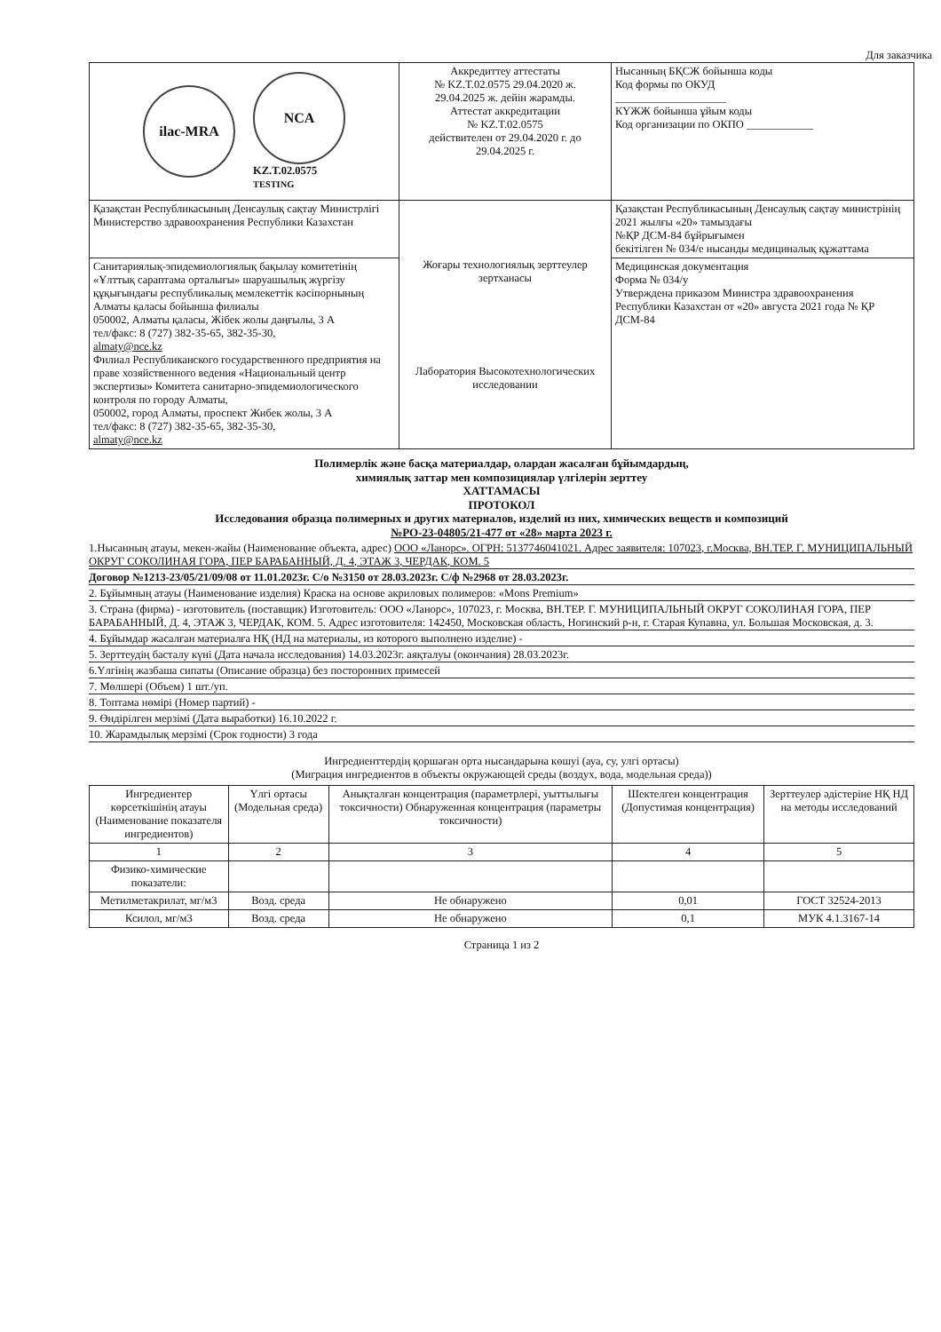Для заказчика
| ilac-MRA NCA KZ.T.02.0575 TESTING | Аккредиттеу аттестаты № KZ.T.02.0575 29.04.2020 ж. 29.04.2025 ж. дейін жарамды. Аттестат аккредитации № KZ.T.02.0575 действителен от 29.04.2020 г. до 29.04.2025 г. | Нысанның БҚСЖ бойынша коды Код формы по ОКУД ____________________ КҮЖЖ бойынша ұйым коды Код организации по ОКПО ____________ |
| Қазақстан Республикасының Денсаулық сақтау Министрлігі Министерство здравоохранения Республики Казахстан | Жоғары технологиялық зерттеулер зертханасы Лаборатория Высокотехнологических исследовании | Қазақстан Республикасының Денсаулық сақтау министрінің 2021 жылғы «20» тамыздағы №ҚР ДСМ-84 бұйрығымен бекітілген № 034/е нысанды медициналық құжаттама |
| Санитариялық-эпидемиологиялық бақылау комитетінің «Ұлттық сараптама орталығы» шаруашылық жүргізу құқығындағы республикалық мемлекеттік кәсіпорнының Алматы қаласы бойынша филиалы 050002, Алматы қаласы, Жібек жолы даңғылы, 3 А тел/факс: 8 (727) 382-35-65, 382-35-30, almaty@nce.kz Филиал Республиканского государственного предприятия на праве хозяйственного ведения «Национальный центр экспертизы» Комитета санитарно-эпидемиологического контроля по городу Алматы, 050002, город Алматы, проспект Жибек жолы, 3 А тел/факс: 8 (727) 382-35-65, 382-35-30, almaty@nce.kz | | Медицинская документация Форма № 034/у Утверждена приказом Министра здравоохранения Республики Казахстан от «20» августа 2021 года № ҚР ДСМ-84 |
Полимерлік және басқа материалдар, олардан жасалған бұйымдардың,
химиялық заттар мен композициялар үлгілерін зерттеу
ХАТТАМАСЫ
ПРОТОКОЛ
Исследования образца полимерных и других материалов, изделий из них, химических веществ и композиций
№РО-23-04805/21-477 от «28» марта 2023 г.
1.Нысанның атауы, мекен-жайы (Наименование объекта, адрес) ООО «Ланорс». ОГРН: 5137746041021. Адрес заявителя: 107023, г.Москва, ВН.ТЕР. Г. МУНИЦИПАЛЬНЫЙ ОКРУГ СОКОЛИНАЯ ГОРА, ПЕР БАРАБАННЫЙ, Д. 4, ЭТАЖ 3, ЧЕРДАК, КОМ. 5
Договор №1213-23/05/21/09/08 от 11.01.2023г. С/о №3150 от 28.03.2023г. С/ф №2968 от 28.03.2023г.
2. Бұйымның атауы (Наименование изделия) Краска на основе акриловых полимеров: «Mons Premium»
3. Страна (фирма) - изготовитель (поставщик) Изготовитель: ООО «Ланорс», 107023, г. Москва, ВН.ТЕР. Г. МУНИЦИПАЛЬНЫЙ ОКРУГ СОКОЛИНАЯ ГОРА, ПЕР БАРАБАННЫЙ, Д. 4, ЭТАЖ 3, ЧЕРДАК, КОМ. 5. Адрес изготовителя: 142450, Московская область, Ногинский р-н, г. Старая Купавна, ул. Большая Московская, д. 3.
4. Бұйымдар жасалған материалға НҚ (НД на материалы, из которого выполнено изделие) -
5. Зерттеудің басталу күні (Дата начала исследования) 14.03.2023г. аяқталуы (окончания) 28.03.2023г.
6.Үлгінің жазбаша сипаты (Описание образца) без посторонних примесей
7. Мөлшері (Объем) 1 шт./уп.
8. Топтама нөмірі (Номер партий) -
9. Өндірілген мерзімі (Дата выработки) 16.10.2022 г.
10. Жарамдылық мерзімі (Срок годности) 3 года
Ингредиенттердің қоршаған орта нысандарына көшуі (ауа, су, улгі ортасы)
(Миграция ингредиентов в объекты окружающей среды (воздух, вода, модельная среда))
| Ингредиентер көрсеткішінің атауы (Наименование показателя ингредиентов) | Үлгі ортасы (Модельная среда) | Анықталған концентрация (параметрлері, уыттылығы токсичности) Обнаруженная концентрация (параметры токсичности) | Шектелген концентрация (Допустимая концентрация) | Зерттеулер әдістеріне НҚ НД на методы исследований |
| --- | --- | --- | --- | --- |
| 1 | 2 | 3 | 4 | 5 |
| Физико-химические показатели: | | | | |
| Метилметакрилат, мг/м3 | Возд. среда | Не обнаружено | 0,01 | ГОСТ 32524-2013 |
| Ксилол, мг/м3 | Возд. среда | Не обнаружено | 0,1 | МУК 4.1.3167-14 |
Страница 1 из 2